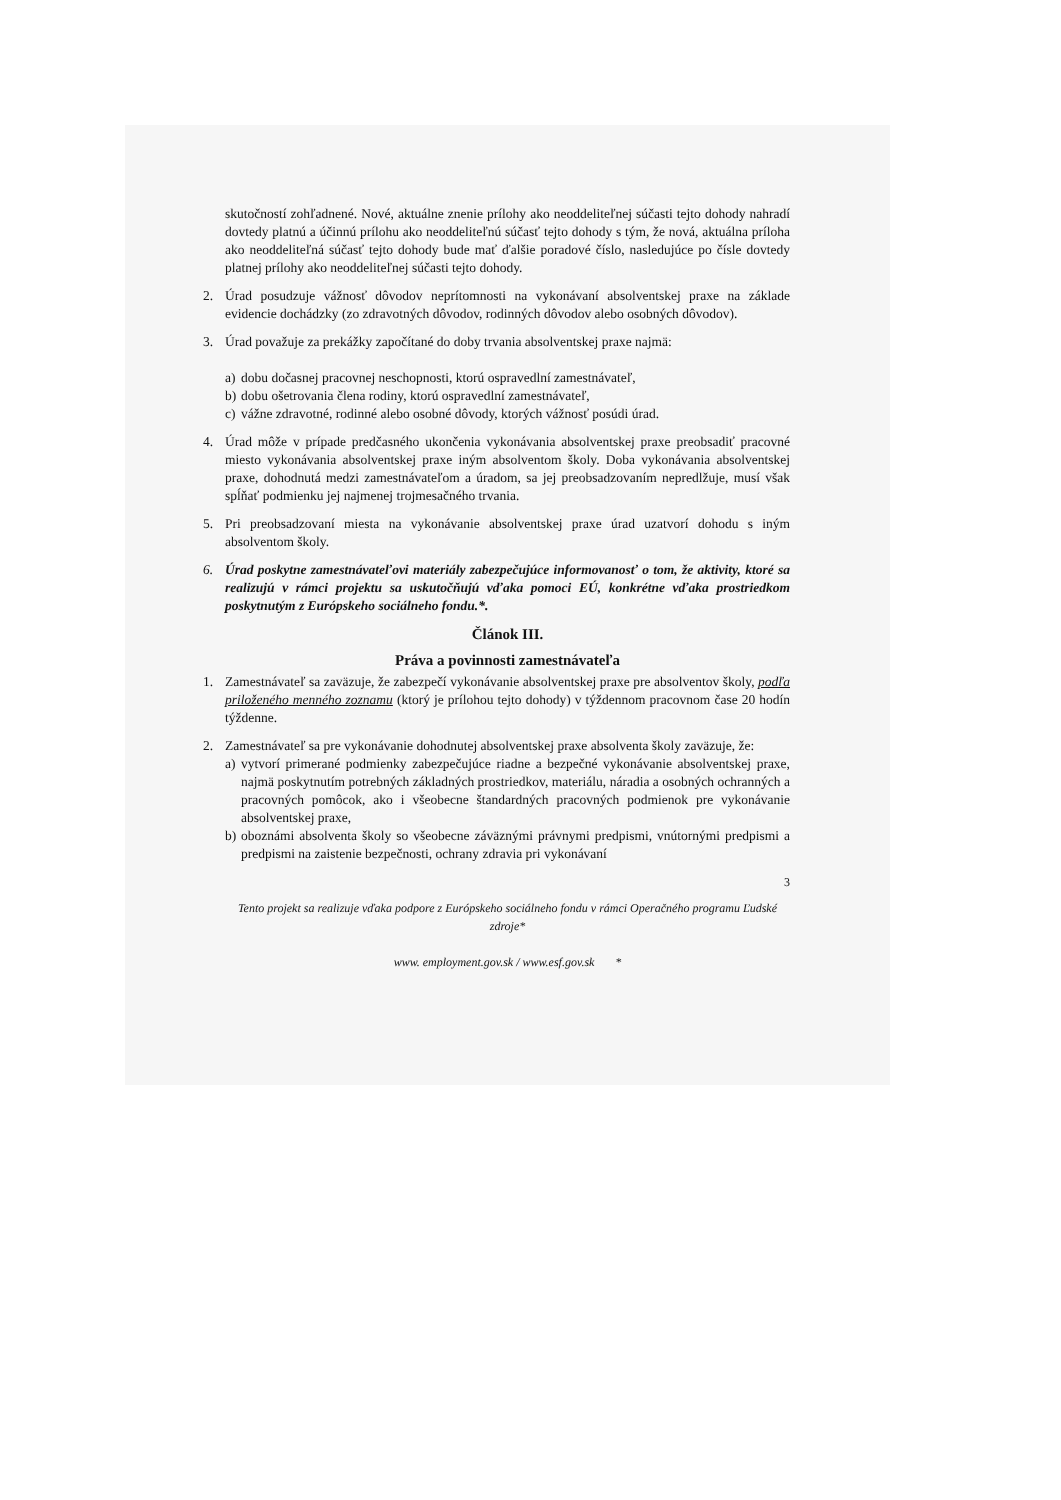skutočností zohľadnené. Nové, aktuálne znenie prílohy ako neoddeliteľnej súčasti tejto dohody nahradí dovtedy platnú a účinnú prílohu ako neoddeliteľnú súčasť tejto dohody s tým, že nová, aktuálna príloha ako neoddeliteľná súčasť tejto dohody bude mať ďalšie poradové číslo, nasledujúce po čísle dovtedy platnej prílohy ako neoddeliteľnej súčasti tejto dohody.
2. Úrad posudzuje vážnosť dôvodov neprítomnosti na vykonávaní absolventskej praxe na základe evidencie dochádzky (zo zdravotných dôvodov, rodinných dôvodov alebo osobných dôvodov).
3. Úrad považuje za prekážky započítané do doby trvania absolventskej praxe najmä:
a) dobu dočasnej pracovnej neschopnosti, ktorú ospravedlní zamestnávateľ,
b) dobu ošetrovania člena rodiny, ktorú ospravedlní zamestnávateľ,
c) vážne zdravotné, rodinné alebo osobné dôvody, ktorých vážnosť posúdi úrad.
4. Úrad môže v prípade predčasného ukončenia vykonávania absolventskej praxe preobsadiť pracovné miesto vykonávania absolventskej praxe iným absolventom školy. Doba vykonávania absolventskej praxe, dohodnutá medzi zamestnávateľom a úradom, sa jej preobsadzovaním nepredlžuje, musí však spĺňať podmienku jej najmenej trojmesačného trvania.
5. Pri preobsadzovaní miesta na vykonávanie absolventskej praxe úrad uzatvorí dohodu s iným absolventom školy.
6. Úrad poskytne zamestnávateľovi materiály zabezpečujúce informovanosť o tom, že aktivity, ktoré sa realizujú v rámci projektu sa uskutočňujú vďaka pomoci EÚ, konkrétne vďaka prostriedkom poskytnutým z Európskeho sociálneho fondu.*.
Článok III.
Práva a povinnosti zamestnávateľa
1. Zamestnávateľ sa zaväzuje, že zabezpečí vykonávanie absolventskej praxe pre absolventov školy, podľa priloženého menného zoznamu (ktorý je prílohou tejto dohody) v týždennom pracovnom čase 20 hodín týždenne.
2. Zamestnávateľ sa pre vykonávanie dohodnutej absolventskej praxe absolventa školy zaväzuje, že:
a) vytvorí primerané podmienky zabezpečujúce riadne a bezpečné vykonávanie absolventskej praxe, najmä poskytnutím potrebných základných prostriedkov, materiálu, náradia a osobných ochranných a pracovných pomôcok, ako i všeobecne štandardných pracovných podmienok pre vykonávanie absolventskej praxe,
b) oboznámi absolventa školy so všeobecne záväznými právnymi predpismi, vnútornými predpismi a predpismi na zaistenie bezpečnosti, ochrany zdravia pri vykonávaní
3
Tento projekt sa realizuje vďaka podpore z Európskeho sociálneho fondu v rámci Operačného programu Ľudské zdroje*
www. employment.gov.sk / www.esf.gov.sk *